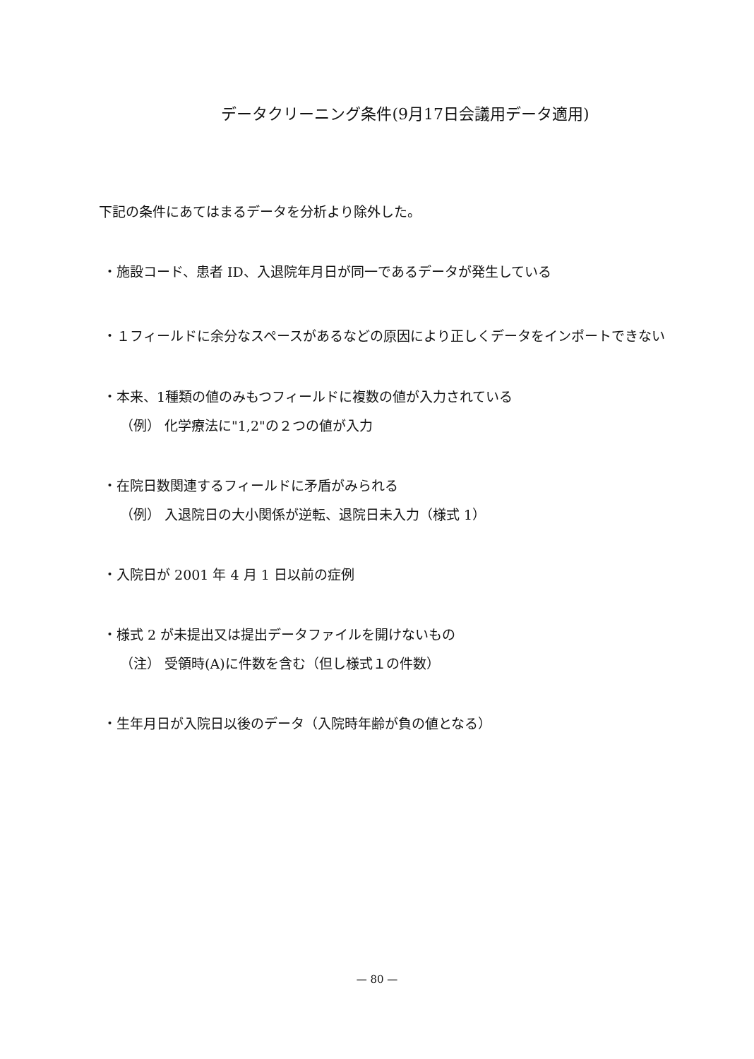データクリーニング条件(9月17日会議用データ適用)
下記の条件にあてはまるデータを分析より除外した。
・施設コード、患者 ID、入退院年月日が同一であるデータが発生している
・１フィールドに余分なスペースがあるなどの原因により正しくデータをインポートできない
・本来、1種類の値のみもつフィールドに複数の値が入力されている
（例） 化学療法に"1,2"の２つの値が入力
・在院日数関連するフィールドに矛盾がみられる
（例） 入退院日の大小関係が逆転、退院日未入力（様式 1）
・入院日が 2001 年 4 月 1 日以前の症例
・様式 2 が未提出又は提出データファイルを開けないもの
（注） 受領時(A)に件数を含む（但し様式１の件数）
・生年月日が入院日以後のデータ（入院時年齢が負の値となる）
— 80 —